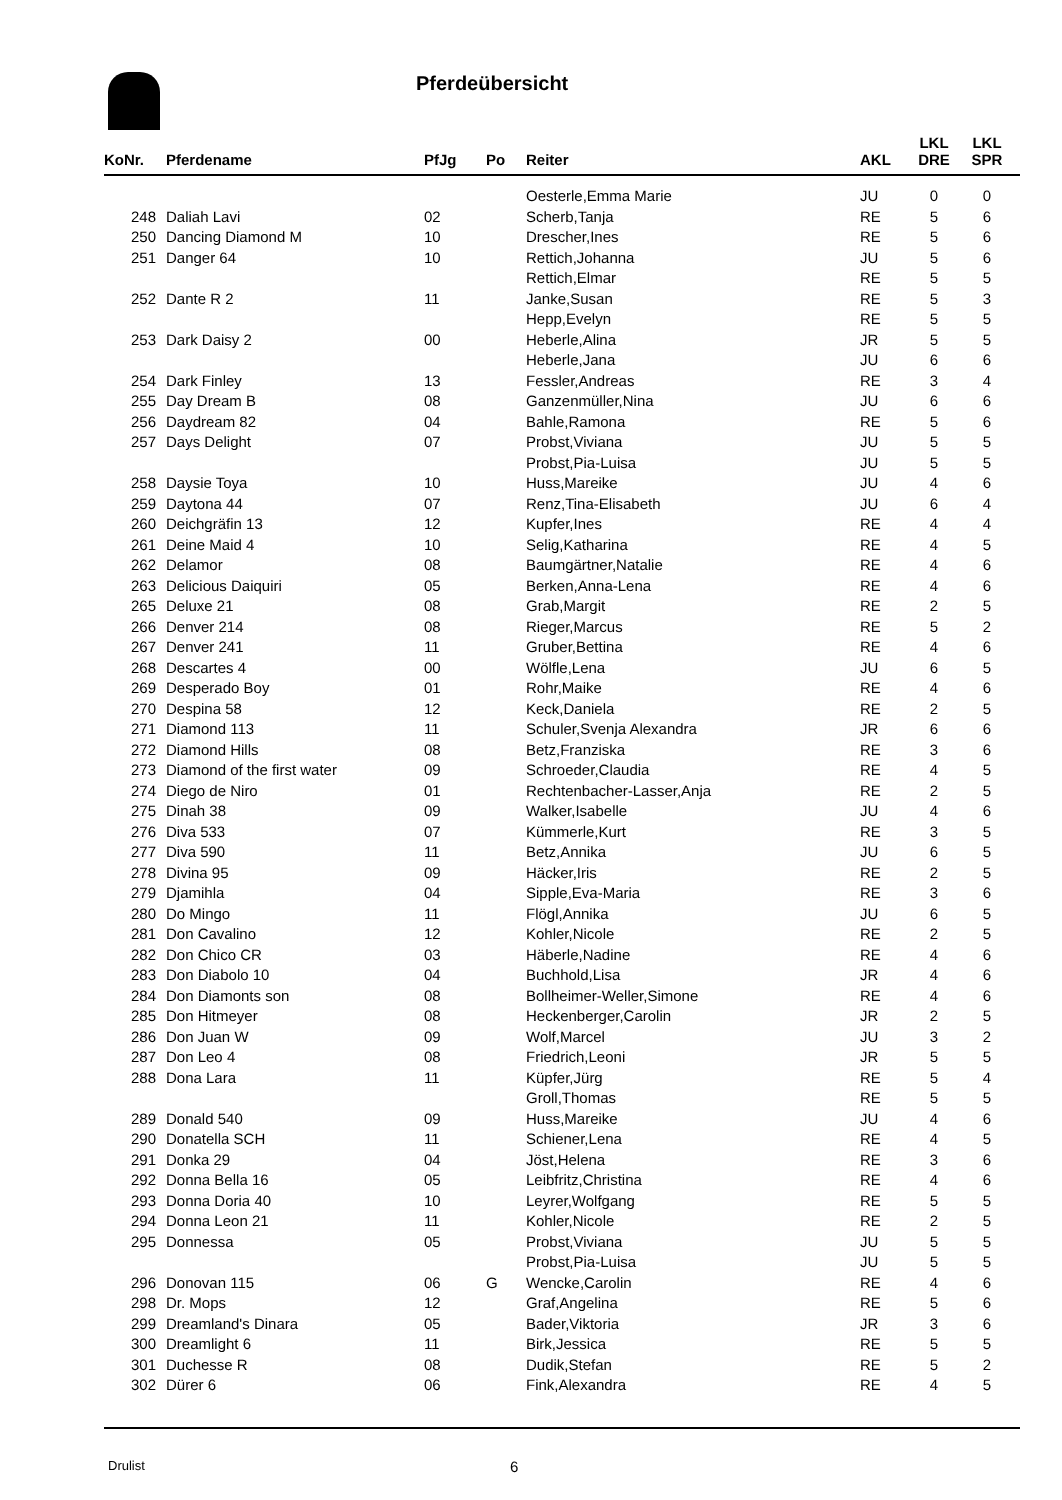Pferdeübersicht
| KoNr. | Pferdename | PfJg | Po | Reiter | AKL | LKL DRE | LKL SPR |
| --- | --- | --- | --- | --- | --- | --- | --- |
| | | | | Oesterle,Emma Marie | JU | 0 | 0 |
| 248 | Daliah Lavi | 02 | | Scherb,Tanja | RE | 5 | 6 |
| 250 | Dancing Diamond M | 10 | | Drescher,Ines | RE | 5 | 6 |
| 251 | Danger 64 | 10 | | Rettich,Johanna | JU | 5 | 6 |
| | | | | Rettich,Elmar | RE | 5 | 5 |
| 252 | Dante R 2 | 11 | | Janke,Susan | RE | 5 | 3 |
| | | | | Hepp,Evelyn | RE | 5 | 5 |
| 253 | Dark Daisy 2 | 00 | | Heberle,Alina | JR | 5 | 5 |
| | | | | Heberle,Jana | JU | 6 | 6 |
| 254 | Dark Finley | 13 | | Fessler,Andreas | RE | 3 | 4 |
| 255 | Day Dream B | 08 | | Ganzenmüller,Nina | JU | 6 | 6 |
| 256 | Daydream 82 | 04 | | Bahle,Ramona | RE | 5 | 6 |
| 257 | Days Delight | 07 | | Probst,Viviana | JU | 5 | 5 |
| | | | | Probst,Pia-Luisa | JU | 5 | 5 |
| 258 | Daysie Toya | 10 | | Huss,Mareike | JU | 4 | 6 |
| 259 | Daytona 44 | 07 | | Renz,Tina-Elisabeth | JU | 6 | 4 |
| 260 | Deichgräfin 13 | 12 | | Kupfer,Ines | RE | 4 | 4 |
| 261 | Deine Maid 4 | 10 | | Selig,Katharina | RE | 4 | 5 |
| 262 | Delamor | 08 | | Baumgärtner,Natalie | RE | 4 | 6 |
| 263 | Delicious Daiquiri | 05 | | Berken,Anna-Lena | RE | 4 | 6 |
| 265 | Deluxe 21 | 08 | | Grab,Margit | RE | 2 | 5 |
| 266 | Denver 214 | 08 | | Rieger,Marcus | RE | 5 | 2 |
| 267 | Denver 241 | 11 | | Gruber,Bettina | RE | 4 | 6 |
| 268 | Descartes 4 | 00 | | Wölfle,Lena | JU | 6 | 5 |
| 269 | Desperado Boy | 01 | | Rohr,Maike | RE | 4 | 6 |
| 270 | Despina 58 | 12 | | Keck,Daniela | RE | 2 | 5 |
| 271 | Diamond 113 | 11 | | Schuler,Svenja Alexandra | JR | 6 | 6 |
| 272 | Diamond Hills | 08 | | Betz,Franziska | RE | 3 | 6 |
| 273 | Diamond of the first water | 09 | | Schroeder,Claudia | RE | 4 | 5 |
| 274 | Diego de Niro | 01 | | Rechtenbacher-Lasser,Anja | RE | 2 | 5 |
| 275 | Dinah 38 | 09 | | Walker,Isabelle | JU | 4 | 6 |
| 276 | Diva 533 | 07 | | Kümmerle,Kurt | RE | 3 | 5 |
| 277 | Diva 590 | 11 | | Betz,Annika | JU | 6 | 5 |
| 278 | Divina 95 | 09 | | Häcker,Iris | RE | 2 | 5 |
| 279 | Djamihla | 04 | | Sipple,Eva-Maria | RE | 3 | 6 |
| 280 | Do Mingo | 11 | | Flögl,Annika | JU | 6 | 5 |
| 281 | Don Cavalino | 12 | | Kohler,Nicole | RE | 2 | 5 |
| 282 | Don Chico CR | 03 | | Häberle,Nadine | RE | 4 | 6 |
| 283 | Don Diabolo 10 | 04 | | Buchhold,Lisa | JR | 4 | 6 |
| 284 | Don Diamonts son | 08 | | Bollheimer-Weller,Simone | RE | 4 | 6 |
| 285 | Don Hitmeyer | 08 | | Heckenberger,Carolin | JR | 2 | 5 |
| 286 | Don Juan W | 09 | | Wolf,Marcel | JU | 3 | 2 |
| 287 | Don Leo 4 | 08 | | Friedrich,Leoni | JR | 5 | 5 |
| 288 | Dona Lara | 11 | | Küpfer,Jürg | RE | 5 | 4 |
| | | | | Groll,Thomas | RE | 5 | 5 |
| 289 | Donald 540 | 09 | | Huss,Mareike | JU | 4 | 6 |
| 290 | Donatella SCH | 11 | | Schiener,Lena | RE | 4 | 5 |
| 291 | Donka 29 | 04 | | Jöst,Helena | RE | 3 | 6 |
| 292 | Donna Bella 16 | 05 | | Leibfritz,Christina | RE | 4 | 6 |
| 293 | Donna Doria 40 | 10 | | Leyrer,Wolfgang | RE | 5 | 5 |
| 294 | Donna Leon 21 | 11 | | Kohler,Nicole | RE | 2 | 5 |
| 295 | Donnessa | 05 | | Probst,Viviana | JU | 5 | 5 |
| | | | | Probst,Pia-Luisa | JU | 5 | 5 |
| 296 | Donovan 115 | 06 | G | Wencke,Carolin | RE | 4 | 6 |
| 298 | Dr. Mops | 12 | | Graf,Angelina | RE | 5 | 6 |
| 299 | Dreamland's Dinara | 05 | | Bader,Viktoria | JR | 3 | 6 |
| 300 | Dreamlight 6 | 11 | | Birk,Jessica | RE | 5 | 5 |
| 301 | Duchesse R | 08 | | Dudik,Stefan | RE | 5 | 2 |
| 302 | Dürer 6 | 06 | | Fink,Alexandra | RE | 4 | 5 |
Drulist 6